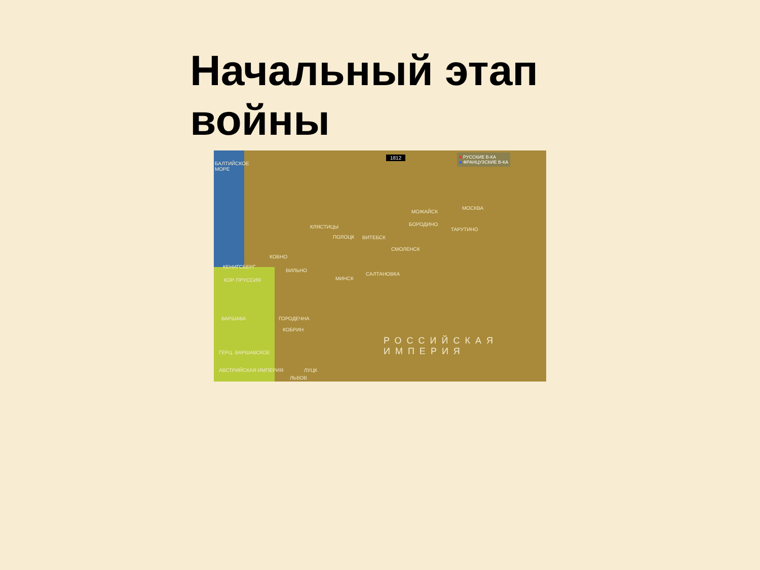Начальный этап
войны
1812
■ РУССКИЕ В-КА
■ ФРАНЦУЗСКИЕ В-КА
БАЛТИЙСКОЕ МОРЕ
МОСКВА
МОЖАЙСК
БОРОДИНО
ТАРУТИНО
КЛЯСТИЦЫ
ПОЛОЦК ВИТЕБСК
СМОЛЕНСК
КОВНО
КЕНИГСБЕРГ
ВИЛЬНО
КОР. ПРУССИЯ МИНСК
САЛТАНОВКА
ВАРШАВА ГОРОДЕЧНА
КОБРИН
РОССИЙСКАЯ
ИМПЕРИЯ
ГЕРЦ. ВАРШАВСКОЕ
АВСТРИЙСКАЯ ИМПЕРИЯ ЛУЦК
ЛЬВОВ